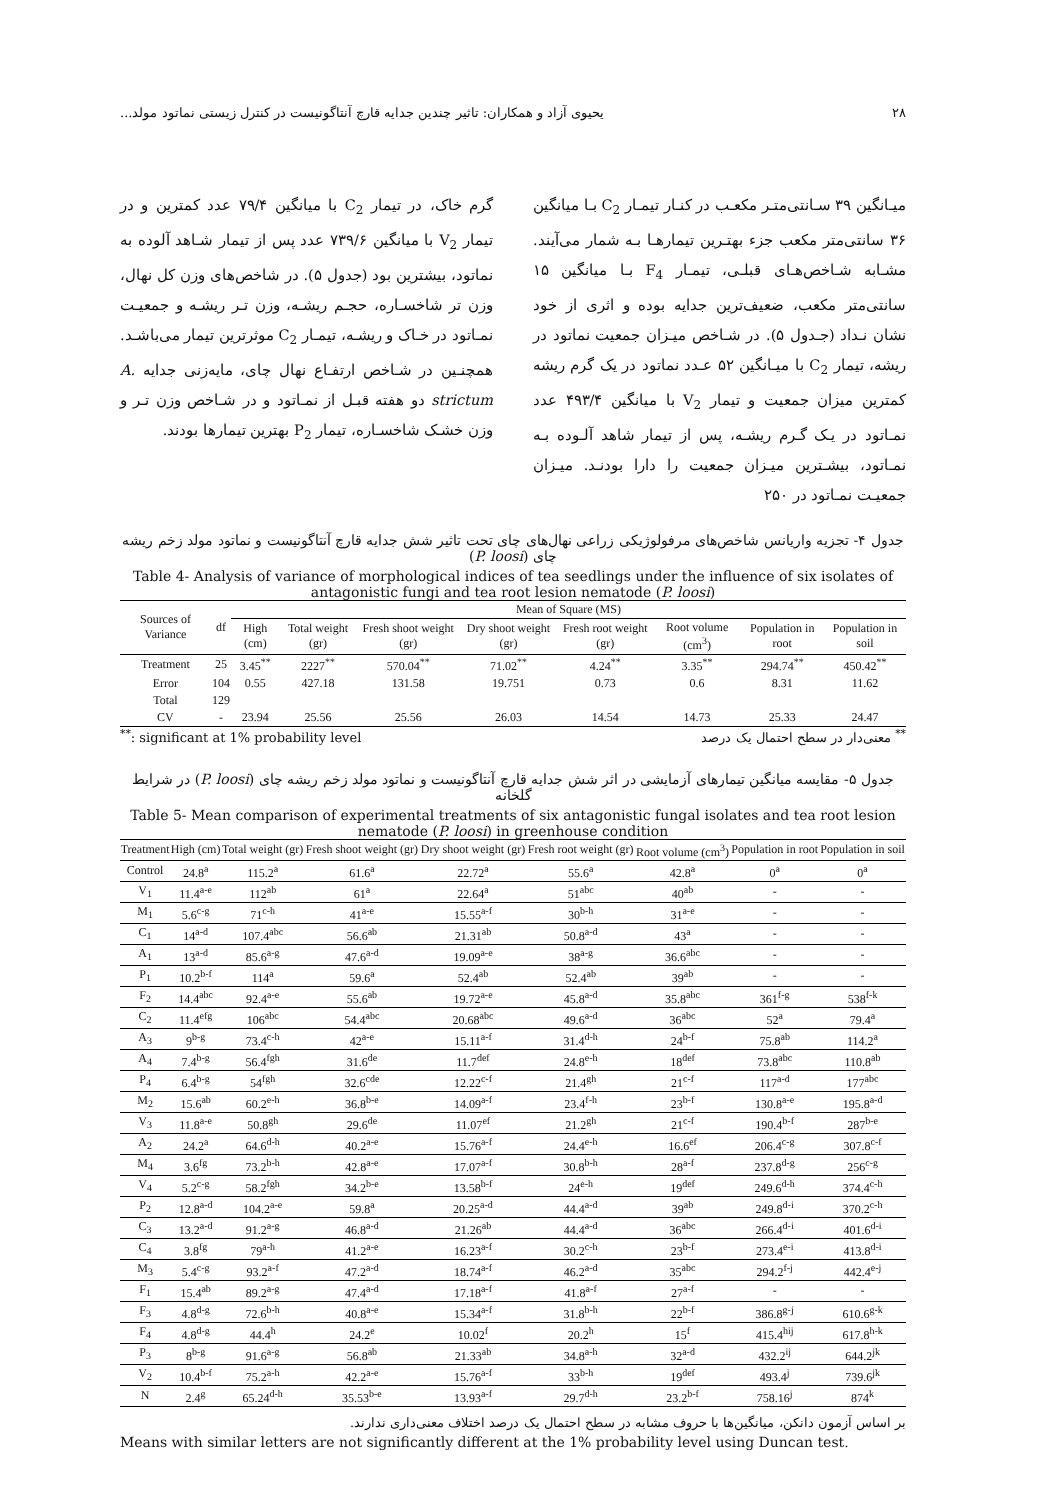۲۸ یحیوی آزاد و همکاران: تاثیر چندین جدایه قارچ آنتاگونیست در کنترل زیستی نماتود مولد...
میـانگین ۳۹ سـانتی‌متـر مکعـب در کنـار تیمـار C<sub>2</sub> بـا میانگین ۳۶ سانتی‌متر مکعب جزء بهتـرین تیمارهـا بـه شمار می‌آیند. مشـابه شـاخص‌هـای قبلـی، تیمـار F<sub>4</sub> بـا میانگین ۱۵ سانتی‌متر مکعب، ضعیف‌ترین جدایه بوده و اثری از خود نشان نـداد (جـدول ۵). در شـاخص میـزان جمعیت نماتود در ریشه، تیمار C<sub>2</sub> با میـانگین ۵۲ عـدد نماتود در یک گرم ریشه کمترین میزان جمعیت و تیمار V<sub>2</sub> با میانگین ۴۹۳/۴ عدد نمـاتود در یـک گـرم ریشـه، پس از تیمار شاهد آلـوده بـه نمـاتود، بیشـترین میـزان جمعیت را دارا بودنـد. میـزان جمعیـت نمـاتود در ۲۵۰
گرم خاک، در تیمار C<sub>2</sub> با میانگین ۷۹/۴ عدد کمترین و در تیمار V<sub>2</sub> با میانگین ۷۳۹/۶ عدد پس از تیمار شـاهد آلوده به نماتود، بیشترین بود (جدول ۵). در شاخص‌های وزن کل نهال، وزن تر شاخسـاره، حجـم ریشـه، وزن تـر ریشـه و جمعیـت نمـاتود در خـاک و ریشـه، تیمـار C<sub>2</sub> موثرترین تیمار می‌باشـد. همچنـین در شـاخص ارتفـاع نهال چای، مایه‌زنی جدایه A. strictum دو هفته قبـل از نمـاتود و در شـاخص وزن تـر و وزن خشـک شاخسـاره، تیمار P<sub>2</sub> بهترین تیمارها بودند.
جدول ۴- تجزیه واریانس شاخص‌های مرفولوژیکی زراعی نهال‌های چای تحت تاثیر شش جدایه قارچ آنتاگونیست و نماتود مولد زخم ریشه چای (P. loosi)
Table 4- Analysis of variance of morphological indices of tea seedlings under the influence of six isolates of antagonistic fungi and tea root lesion nematode (P. loosi)
| Sources of Variance | df | Mean of Square (MS) | | | | | | | |
| --- | --- | --- | --- | --- | --- | --- | --- | --- | --- |
| | | High (cm) | Total weight (gr) | Fresh shoot weight (gr) | Dry shoot weight (gr) | Fresh root weight (gr) | Root volume (cm<sup>3</sup>) | Population in root | Population in soil |
| Treatment | 25 | 3.45<sup>**</sup> | 2227<sup>**</sup> | 570.04<sup>**</sup> | 71.02<sup>**</sup> | 4.24<sup>**</sup> | 3.35<sup>**</sup> | 294.74<sup>**</sup> | 450.42<sup>**</sup> |
| Error | 104 | 0.55 | 427.18 | 131.58 | 19.751 | 0.73 | 0.6 | 8.31 | 11.62 |
| Total | 129 | | | | | | | | |
| CV | - | 23.94 | 25.56 | 25.56 | 26.03 | 14.54 | 14.73 | 25.33 | 24.47 |
<sup>**</sup>: significant at 1% probability level<sup>**</sup> معنی‌دار در سطح احتمال یک درصد
جدول ۵- مقایسه میانگین تیمارهای آزمایشی در اثر شش جدایه قارچ آنتاگونیست و نماتود مولد زخم ریشه چای (P. loosi) در شرایط گلخانه
Table 5- Mean comparison of experimental treatments of six antagonistic fungal isolates and tea root lesion nematode (P. loosi) in greenhouse condition
| Treatment | High (cm) | Total weight (gr) | Fresh shoot weight (gr) | Dry shoot weight (gr) | Fresh root weight (gr) | Root volume (cm<sup>3</sup>) | Population in root | Population in soil |
| --- | --- | --- | --- | --- | --- | --- | --- | --- |
| Control | 24.8<sup>a</sup> | 115.2<sup>a</sup> | 61.6<sup>a</sup> | 22.72<sup>a</sup> | 55.6<sup>a</sup> | 42.8<sup>a</sup> | 0<sup>a</sup> | 0<sup>a</sup> |
| V<sub>1</sub> | 11.4<sup>a-e</sup> | 112<sup>ab</sup> | 61<sup>a</sup> | 22.64<sup>a</sup> | 51<sup>abc</sup> | 40<sup>ab</sup> | - | - |
| M<sub>1</sub> | 5.6<sup>c-g</sup> | 71<sup>c-h</sup> | 41<sup>a-e</sup> | 15.55<sup>a-f</sup> | 30<sup>b-h</sup> | 31<sup>a-e</sup> | - | - |
| C<sub>1</sub> | 14<sup>a-d</sup> | 107.4<sup>abc</sup> | 56.6<sup>ab</sup> | 21.31<sup>ab</sup> | 50.8<sup>a-d</sup> | 43<sup>a</sup> | - | - |
| A<sub>1</sub> | 13<sup>a-d</sup> | 85.6<sup>a-g</sup> | 47.6<sup>a-d</sup> | 19.09<sup>a-e</sup> | 38<sup>a-g</sup> | 36.6<sup>abc</sup> | - | - |
| P<sub>1</sub> | 10.2<sup>b-f</sup> | 114<sup>a</sup> | 59.6<sup>a</sup> | 52.4<sup>ab</sup> | 52.4<sup>ab</sup> | 39<sup>ab</sup> | - | - |
| F<sub>2</sub> | 14.4<sup>abc</sup> | 92.4<sup>a-e</sup> | 55.6<sup>ab</sup> | 19.72<sup>a-e</sup> | 45.8<sup>a-d</sup> | 35.8<sup>abc</sup> | 361<sup>f-g</sup> | 538<sup>f-k</sup> |
| C<sub>2</sub> | 11.4<sup>efg</sup> | 106<sup>abc</sup> | 54.4<sup>abc</sup> | 20.68<sup>abc</sup> | 49.6<sup>a-d</sup> | 36<sup>abc</sup> | 52<sup>a</sup> | 79.4<sup>a</sup> |
| A<sub>3</sub> | 9<sup>b-g</sup> | 73.4<sup>c-h</sup> | 42<sup>a-e</sup> | 15.11<sup>a-f</sup> | 31.4<sup>d-h</sup> | 24<sup>b-f</sup> | 75.8<sup>ab</sup> | 114.2<sup>a</sup> |
| A<sub>4</sub> | 7.4<sup>b-g</sup> | 56.4<sup>fgh</sup> | 31.6<sup>de</sup> | 11.7<sup>def</sup> | 24.8<sup>e-h</sup> | 18<sup>def</sup> | 73.8<sup>abc</sup> | 110.8<sup>ab</sup> |
| P<sub>4</sub> | 6.4<sup>b-g</sup> | 54<sup>fgh</sup> | 32.6<sup>cde</sup> | 12.22<sup>c-f</sup> | 21.4<sup>gh</sup> | 21<sup>c-f</sup> | 117<sup>a-d</sup> | 177<sup>abc</sup> |
| M<sub>2</sub> | 15.6<sup>ab</sup> | 60.2<sup>e-h</sup> | 36.8<sup>b-e</sup> | 14.09<sup>a-f</sup> | 23.4<sup>f-h</sup> | 23<sup>b-f</sup> | 130.8<sup>a-e</sup> | 195.8<sup>a-d</sup> |
| V<sub>3</sub> | 11.8<sup>a-e</sup> | 50.8<sup>gh</sup> | 29.6<sup>de</sup> | 11.07<sup>ef</sup> | 21.2<sup>gh</sup> | 21<sup>c-f</sup> | 190.4<sup>b-f</sup> | 287<sup>b-e</sup> |
| A<sub>2</sub> | 24.2<sup>a</sup> | 64.6<sup>d-h</sup> | 40.2<sup>a-e</sup> | 15.76<sup>a-f</sup> | 24.4<sup>e-h</sup> | 16.6<sup>ef</sup> | 206.4<sup>c-g</sup> | 307.8<sup>c-f</sup> |
| M<sub>4</sub> | 3.6<sup>fg</sup> | 73.2<sup>b-h</sup> | 42.8<sup>a-e</sup> | 17.07<sup>a-f</sup> | 30.8<sup>b-h</sup> | 28<sup>a-f</sup> | 237.8<sup>d-g</sup> | 256<sup>c-g</sup> |
| V<sub>4</sub> | 5.2<sup>c-g</sup> | 58.2<sup>fgh</sup> | 34.2<sup>b-e</sup> | 13.58<sup>b-f</sup> | 24<sup>e-h</sup> | 19<sup>def</sup> | 249.6<sup>d-h</sup> | 374.4<sup>c-h</sup> |
| P<sub>2</sub> | 12.8<sup>a-d</sup> | 104.2<sup>a-e</sup> | 59.8<sup>a</sup> | 20.25<sup>a-d</sup> | 44.4<sup>a-d</sup> | 39<sup>ab</sup> | 249.8<sup>d-i</sup> | 370.2<sup>c-h</sup> |
| C<sub>3</sub> | 13.2<sup>a-d</sup> | 91.2<sup>a-g</sup> | 46.8<sup>a-d</sup> | 21.26<sup>ab</sup> | 44.4<sup>a-d</sup> | 36<sup>abc</sup> | 266.4<sup>d-i</sup> | 401.6<sup>d-i</sup> |
| C<sub>4</sub> | 3.8<sup>fg</sup> | 79<sup>a-h</sup> | 41.2<sup>a-e</sup> | 16.23<sup>a-f</sup> | 30.2<sup>c-h</sup> | 23<sup>b-f</sup> | 273.4<sup>e-i</sup> | 413.8<sup>d-i</sup> |
| M<sub>3</sub> | 5.4<sup>c-g</sup> | 93.2<sup>a-f</sup> | 47.2<sup>a-d</sup> | 18.74<sup>a-f</sup> | 46.2<sup>a-d</sup> | 35<sup>abc</sup> | 294.2<sup>f-j</sup> | 442.4<sup>e-j</sup> |
| F<sub>1</sub> | 15.4<sup>ab</sup> | 89.2<sup>a-g</sup> | 47.4<sup>a-d</sup> | 17.18<sup>a-f</sup> | 41.8<sup>a-f</sup> | 27<sup>a-f</sup> | - | - |
| F<sub>3</sub> | 4.8<sup>d-g</sup> | 72.6<sup>b-h</sup> | 40.8<sup>a-e</sup> | 15.34<sup>a-f</sup> | 31.8<sup>b-h</sup> | 22<sup>b-f</sup> | 386.8<sup>g-j</sup> | 610.6<sup>g-k</sup> |
| F<sub>4</sub> | 4.8<sup>d-g</sup> | 44.4<sup>h</sup> | 24.2<sup>e</sup> | 10.02<sup>f</sup> | 20.2<sup>h</sup> | 15<sup>f</sup> | 415.4<sup>hij</sup> | 617.8<sup>h-k</sup> |
| P<sub>3</sub> | 8<sup>b-g</sup> | 91.6<sup>a-g</sup> | 56.8<sup>ab</sup> | 21.33<sup>ab</sup> | 34.8<sup>a-h</sup> | 32<sup>a-d</sup> | 432.2<sup>ij</sup> | 644.2<sup>jk</sup> |
| V<sub>2</sub> | 10.4<sup>b-f</sup> | 75.2<sup>a-h</sup> | 42.2<sup>a-e</sup> | 15.76<sup>a-f</sup> | 33<sup>b-h</sup> | 19<sup>def</sup> | 493.4<sup>j</sup> | 739.6<sup>jk</sup> |
| N | 2.4<sup>g</sup> | 65.24<sup>d-h</sup> | 35.53<sup>b-e</sup> | 13.93<sup>a-f</sup> | 29.7<sup>d-h</sup> | 23.2<sup>b-f</sup> | 758.16<sup>j</sup> | 874<sup>k</sup> |
بر اساس آزمون دانکن، میانگین‌ها با حروف مشابه در سطح احتمال یک درصد اختلاف معنی‌داری ندارند.
Means with similar letters are not significantly different at the 1% probability level using Duncan test.